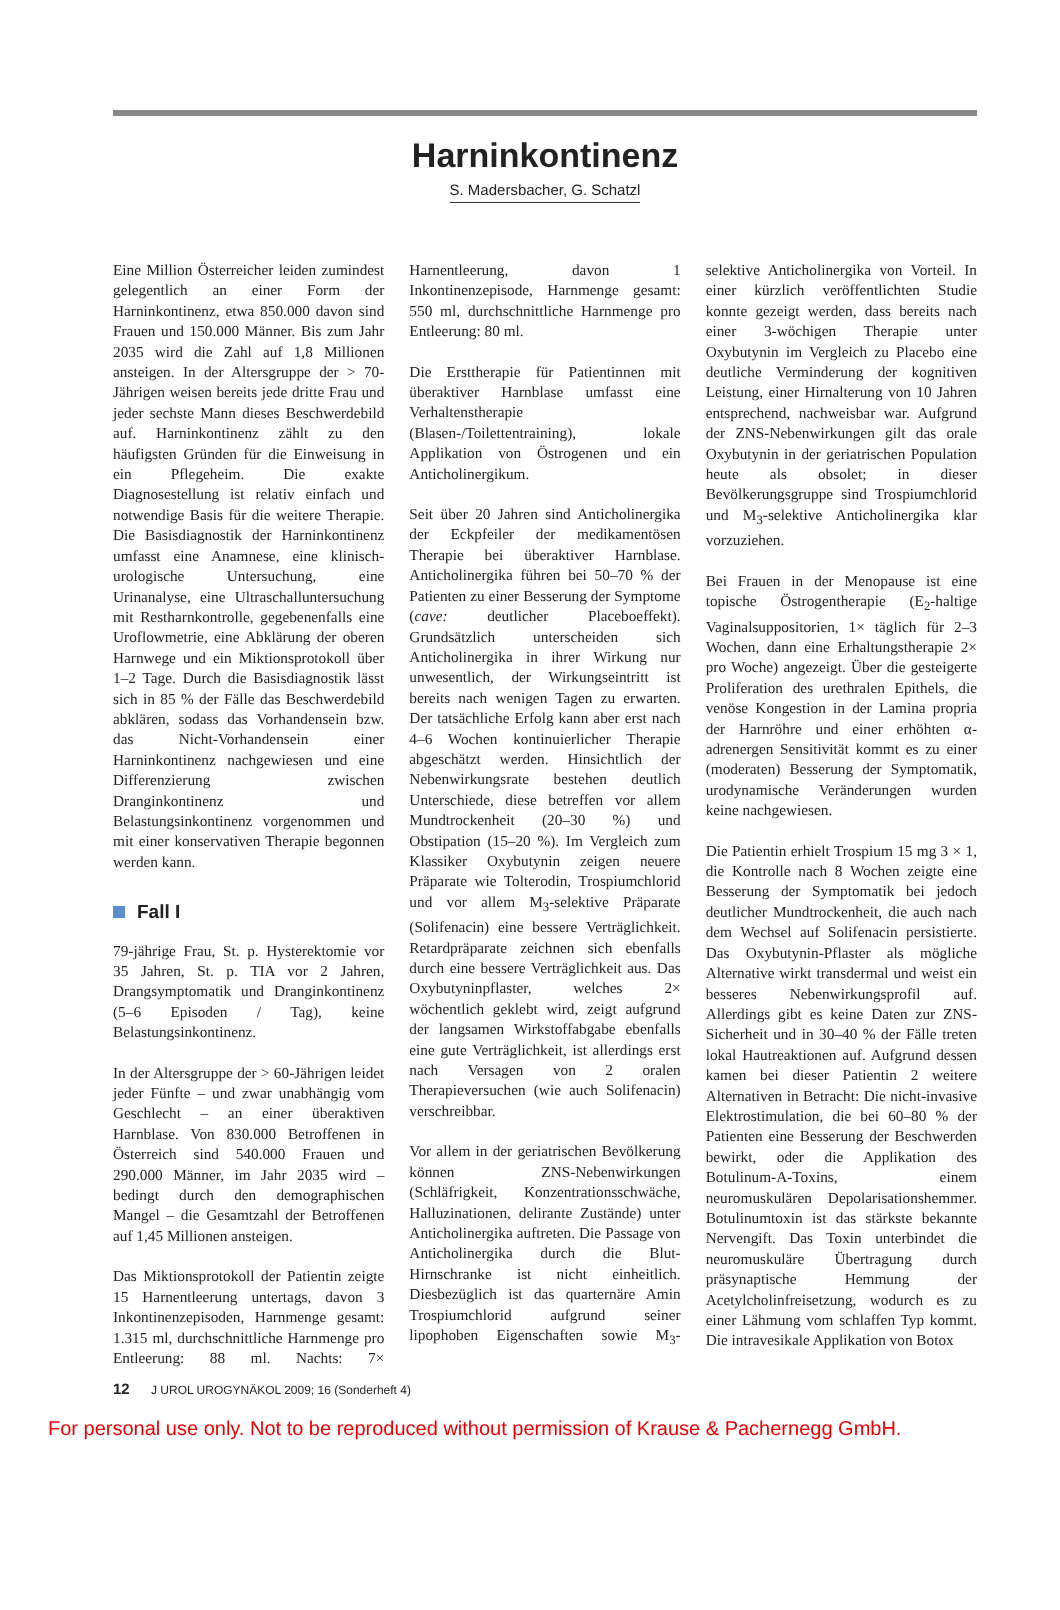Harninkontinenz
S. Madersbacher, G. Schatzl
Eine Million Österreicher leiden zumindest gelegentlich an einer Form der Harninkontinenz, etwa 850.000 davon sind Frauen und 150.000 Männer. Bis zum Jahr 2035 wird die Zahl auf 1,8 Millionen ansteigen. In der Altersgruppe der > 70-Jährigen weisen bereits jede dritte Frau und jeder sechste Mann dieses Beschwerdebild auf. Harninkontinenz zählt zu den häufigsten Gründen für die Einweisung in ein Pflegeheim. Die exakte Diagnosestellung ist relativ einfach und notwendige Basis für die weitere Therapie. Die Basisdiagnostik der Harninkontinenz umfasst eine Anamnese, eine klinisch-urologische Untersuchung, eine Urinanalyse, eine Ultraschalluntersuchung mit Restharnkontrolle, gegebenenfalls eine Uroflowmetrie, eine Abklärung der oberen Harnwege und ein Miktionsprotokoll über 1–2 Tage. Durch die Basisdiagnostik lässt sich in 85 % der Fälle das Beschwerdebild abklären, sodass das Vorhandensein bzw. das Nicht-Vorhandensein einer Harninkontinenz nachgewiesen und eine Differenzierung zwischen Dranginkontinenz und Belastungsinkontinenz vorgenommen und mit einer konservativen Therapie begonnen werden kann.
Fall I
79-jährige Frau, St. p. Hysterektomie vor 35 Jahren, St. p. TIA vor 2 Jahren, Drangsymptomatik und Dranginkontinenz (5–6 Episoden / Tag), keine Belastungsinkontinenz.
In der Altersgruppe der > 60-Jährigen leidet jeder Fünfte – und zwar unabhängig vom Geschlecht – an einer überaktiven Harnblase. Von 830.000 Betroffenen in Österreich sind 540.000 Frauen und 290.000 Männer, im Jahr 2035 wird – bedingt durch den demographischen Mangel – die Gesamtzahl der Betroffenen auf 1,45 Millionen ansteigen.
Das Miktionsprotokoll der Patientin zeigte 15 Harnentleerung untertags, davon 3 Inkontinenzepisoden, Harnmenge gesamt: 1.315 ml, durchschnittliche Harnmenge pro Entleerung: 88 ml. Nachts: 7× Harnentleerung, davon 1 Inkontinenzepisode, Harnmenge gesamt: 550 ml, durchschnittliche Harnmenge pro Entleerung: 80 ml.
Die Ersttherapie für Patientinnen mit überaktiver Harnblase umfasst eine Verhaltenstherapie (Blasen-/Toilettentraining), lokale Applikation von Östrogenen und ein Anticholinergikum.
Seit über 20 Jahren sind Anticholinergika der Eckpfeiler der medikamentösen Therapie bei überaktiver Harnblase. Anticholinergika führen bei 50–70 % der Patienten zu einer Besserung der Symptome (cave: deutlicher Placeboeffekt). Grundsätzlich unterscheiden sich Anticholinergika in ihrer Wirkung nur unwesentlich, der Wirkungseintritt ist bereits nach wenigen Tagen zu erwarten. Der tatsächliche Erfolg kann aber erst nach 4–6 Wochen kontinuierlicher Therapie abgeschätzt werden. Hinsichtlich der Nebenwirkungsrate bestehen deutlich Unterschiede, diese betreffen vor allem Mundtrockenheit (20–30 %) und Obstipation (15–20 %). Im Vergleich zum Klassiker Oxybutynin zeigen neuere Präparate wie Tolterodin, Trospiumchlorid und vor allem M<sub>3</sub>-selektive Präparate (Solifenacin) eine bessere Verträglichkeit. Retardpräparate zeichnen sich ebenfalls durch eine bessere Verträglichkeit aus. Das Oxybutyninpflaster, welches 2× wöchentlich geklebt wird, zeigt aufgrund der langsamen Wirkstoffabgabe ebenfalls eine gute Verträglichkeit, ist allerdings erst nach Versagen von 2 oralen Therapieversuchen (wie auch Solifenacin) verschreibbar.
Vor allem in der geriatrischen Bevölkerung können ZNS-Nebenwirkungen (Schläfrigkeit, Konzentrationsschwäche, Halluzinationen, delirante Zustände) unter Anticholinergika auftreten. Die Passage von Anticholinergika durch die Blut-Hirnschranke ist nicht einheitlich. Diesbezüglich ist das quarternäre Amin Trospiumchlorid aufgrund seiner lipophoben Eigenschaften sowie M<sub>3</sub>-selektive Anticholinergika von Vorteil. In einer kürzlich veröffentlichten Studie konnte gezeigt werden, dass bereits nach einer 3-wöchigen Therapie unter Oxybutynin im Vergleich zu Placebo eine deutliche Verminderung der kognitiven Leistung, einer Hirnalterung von 10 Jahren entsprechend, nachweisbar war. Aufgrund der ZNS-Nebenwirkungen gilt das orale Oxybutynin in der geriatrischen Population heute als obsolet; in dieser Bevölkerungsgruppe sind Trospiumchlorid und M<sub>3</sub>-selektive Anticholinergika klar vorzuziehen.
Bei Frauen in der Menopause ist eine topische Östrogentherapie (E<sub>2</sub>-haltige Vaginalsuppositorien, 1× täglich für 2–3 Wochen, dann eine Erhaltungstherapie 2× pro Woche) angezeigt. Über die gesteigerte Proliferation des urethralen Epithels, die venöse Kongestion in der Lamina propria der Harnröhre und einer erhöhten α-adrenergen Sensitivität kommt es zu einer (moderaten) Besserung der Symptomatik, urodynamische Veränderungen wurden keine nachgewiesen.
Die Patientin erhielt Trospium 15 mg 3 × 1, die Kontrolle nach 8 Wochen zeigte eine Besserung der Symptomatik bei jedoch deutlicher Mundtrockenheit, die auch nach dem Wechsel auf Solifenacin persistierte. Das Oxybutynin-Pflaster als mögliche Alternative wirkt transdermal und weist ein besseres Nebenwirkungsprofil auf. Allerdings gibt es keine Daten zur ZNS-Sicherheit und in 30–40 % der Fälle treten lokal Hautreaktionen auf. Aufgrund dessen kamen bei dieser Patientin 2 weitere Alternativen in Betracht: Die nicht-invasive Elektrostimulation, die bei 60–80 % der Patienten eine Besserung der Beschwerden bewirkt, oder die Applikation des Botulinum-A-Toxins, einem neuromuskulären Depolarisationshemmer. Botulinumtoxin ist das stärkste bekannte Nervengift. Das Toxin unterbindet die neuromuskuläre Übertragung durch präsynaptische Hemmung der Acetylcholinfreisetzung, wodurch es zu einer Lähmung vom schlaffen Typ kommt. Die intravesikale Applikation von Botox
12 J UROL UROGYNÄKOL 2009; 16 (Sonderheft 4)
For personal use only. Not to be reproduced without permission of Krause & Pachernegg GmbH.